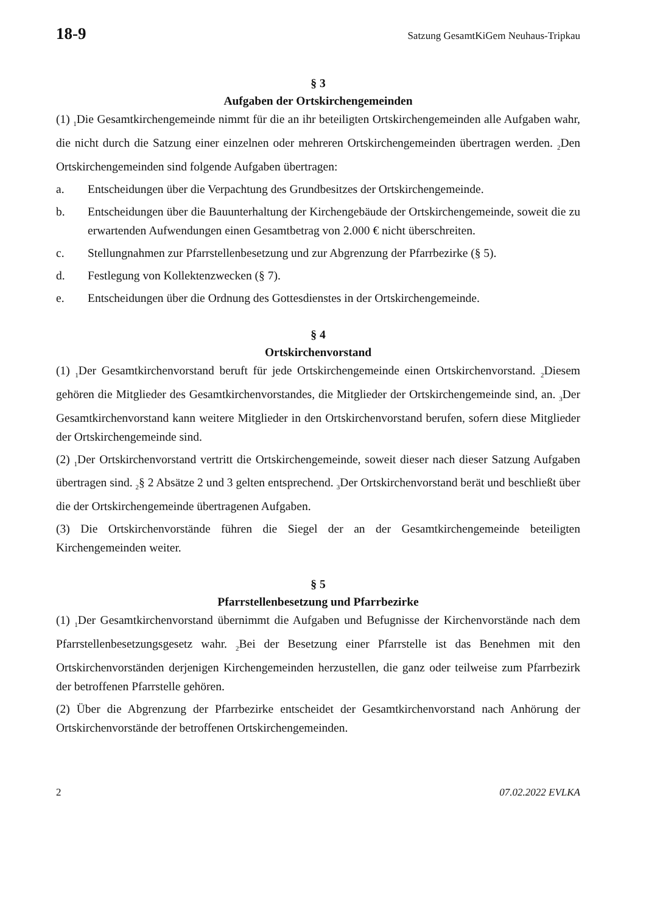18-9 Satzung GesamtKiGem Neuhaus-Tripkau
§ 3
Aufgaben der Ortskirchengemeinden
(1) <sub>1</sub>Die Gesamtkirchengemeinde nimmt für die an ihr beteiligten Ortskirchengemeinden alle Aufgaben wahr, die nicht durch die Satzung einer einzelnen oder mehreren Ortskirchengemeinden übertragen werden. <sub>2</sub>Den Ortskirchengemeinden sind folgende Aufgaben übertragen:
a. Entscheidungen über die Verpachtung des Grundbesitzes der Ortskirchengemeinde.
b. Entscheidungen über die Bauunterhaltung der Kirchengebäude der Ortskirchengemeinde, soweit die zu erwartenden Aufwendungen einen Gesamtbetrag von 2.000 € nicht überschreiten.
c. Stellungnahmen zur Pfarrstellenbesetzung und zur Abgrenzung der Pfarrbezirke (§ 5).
d. Festlegung von Kollektenzwecken (§ 7).
e. Entscheidungen über die Ordnung des Gottesdienstes in der Ortskirchengemeinde.
§ 4
Ortskirchenvorstand
(1) <sub>1</sub>Der Gesamtkirchenvorstand beruft für jede Ortskirchengemeinde einen Ortskirchenvorstand. <sub>2</sub>Diesem gehören die Mitglieder des Gesamtkirchenvorstandes, die Mitglieder der Ortskirchengemeinde sind, an. <sub>3</sub>Der Gesamtkirchenvorstand kann weitere Mitglieder in den Ortskirchenvorstand berufen, sofern diese Mitglieder der Ortskirchengemeinde sind.
(2) <sub>1</sub>Der Ortskirchenvorstand vertritt die Ortskirchengemeinde, soweit dieser nach dieser Satzung Aufgaben übertragen sind. <sub>2</sub>§ 2 Absätze 2 und 3 gelten entsprechend. <sub>3</sub>Der Ortskirchenvorstand berät und beschließt über die der Ortskirchengemeinde übertragenen Aufgaben.
(3) Die Ortskirchenvorstände führen die Siegel der an der Gesamtkirchengemeinde beteiligten Kirchengemeinden weiter.
§ 5
Pfarrstellenbesetzung und Pfarrbezirke
(1) <sub>1</sub>Der Gesamtkirchenvorstand übernimmt die Aufgaben und Befugnisse der Kirchenvorstände nach dem Pfarrstellenbesetzungsgesetz wahr. <sub>2</sub>Bei der Besetzung einer Pfarrstelle ist das Benehmen mit den Ortskirchenvorständen derjenigen Kirchengemeinden herzustellen, die ganz oder teilweise zum Pfarrbezirk der betroffenen Pfarrstelle gehören.
(2) Über die Abgrenzung der Pfarrbezirke entscheidet der Gesamtkirchenvorstand nach Anhörung der Ortskirchenvorstände der betroffenen Ortskirchengemeinden.
2 07.02.2022 EVLKA